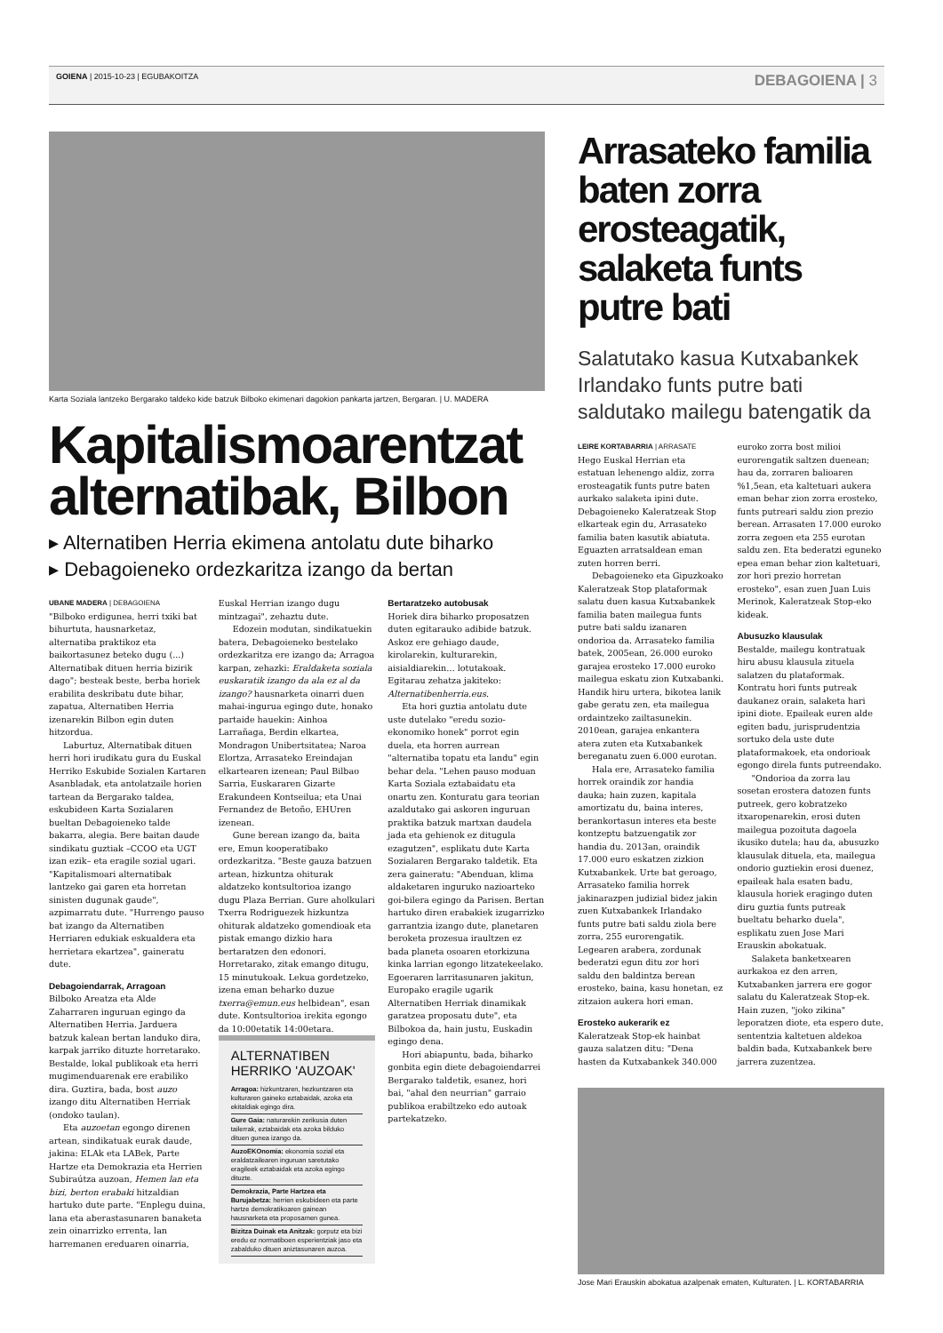GOIENA | 2015-10-23 | EGUBAKOITZA DEBAGOIENA | 3
Karta Soziala lantzeko Bergarako taldeko kide batzuk Bilboko ekimenari dagokion pankarta jartzen, Bergaran. | U. MADERA
Kapitalismoarentzat alternatibak, Bilbon
▸ Alternatiben Herria ekimena antolatu dute biharko
▸ Debagoieneko ordezkaritza izango da bertan
UBANE MADERA | DEBAGOIENA
"Bilboko erdigunea, herri txiki bat bihurtuta, hausnarketaz, alternatiba praktikoz eta baikortasunez beteko dugu (...) Alternatibak dituen herria bizirik dago"; besteak beste, berba horiek erabilita deskribatu dute bihar, zapatua, Alternatiben Herria izenarekin Bilbon egin duten hitzordua.
Laburtuz, Alternatibak dituen herri hori irudikatu gura du Euskal Herriko Eskubide Sozialen Kartaren Asanbladak, eta antolatzaile horien tartean da Bergarako taldea, eskubideen Karta Sozialaren bueltan Debagoieneko talde bakarra, alegia. Bere baitan daude sindikatu guztiak –CCOO eta UGT izan ezik– eta eragile sozial ugari. "Kapitalismoari alternatibak lantzeko gai garen eta horretan sinisten dugunak gaude", azpimarratu dute. "Hurrengo pauso bat izango da Alternatiben Herriaren edukiak eskualdera eta herrietara ekartzea", gaineratu dute.
Debagoiendarrak, Arragoan
Bilboko Areatza eta Alde Zaharraren inguruan egingo da Alternatiben Herria. Jarduera batzuk kalean bertan landuko dira, karpak jarriko dituzte horretarako. Bestalde, lokal publikoak eta herri mugimenduarenak ere erabiliko dira. Guztira, bada, bost auzo izango ditu Alternatiben Herriak (ondoko taulan).
Eta auzoetan egongo direnen artean, sindikatuak eurak daude, jakina: ELAk eta LABek, Parte Hartze eta Demokrazia eta Herrien Subiraútza auzoan, Hemen lan eta bizi, berton erabaki hitzaldian hartuko dute parte. "Enplegu duina, lana eta aberastasunaren banaketa zein oinarrizko errenta, lan harremanen ereduaren oinarria, Euskal Herrian izango dugu mintzagai", zehaztu dute.
Edozein modutan, sindikatuekin batera, Debagoieneko bestelako ordezkaritza ere izango da; Arragoa karpan, zehazki: Eraldaketa soziala euskaratik izango da ala ez al da izango? hausnarketa oinarri duen mahai-ingurua egingo dute, honako partaide hauekin: Ainhoa Larrañaga, Berdin elkartea, Mondragon Unibertsitatea; Naroa Elortza, Arrasateko Ereindajan elkartearen izenean; Paul Bilbao Sarria, Euskararen Gizarte Erakundeen Kontseilua; eta Unai Fernandez de Betoño, EHUren izenean.
Gune berean izango da, baita ere, Emun kooperatibako ordezkaritza. "Beste gauza batzuen artean, hizkuntza ohiturak aldatzeko kontsultorioa izango dugu Plaza Berrian. Gure aholkulari Txerra Rodriguezek hizkuntza ohiturak aldatzeko gomendioak eta pistak emango dizkio hara bertaratzen den edonori. Horretarako, zitak emango ditugu, 15 minutukoak. Lekua gordetzeko, izena eman beharko duzue txerra@emun.eus helbidean", esan dute. Kontsultorioa irekita egongo da 10:00etatik 14:00etara.
ALTERNATIBEN HERRIKO 'AUZOAK'
Arragoa: hizkuntzaren, hezkuntzaren eta kulturaren gaineko eztabaidak, azoka eta ekitaldiak egingo dira.
Gure Gaia: naturarekin zerikusia duten tailerrak, eztabaidak eta azoka bilduko dituen gunea izango da.
AuzoEKOnomia: ekonomia sozial eta eraldatzailearen inguruan saretutako eragileek eztabaidak eta azoka egingo dituzte.
Demokrazia, Parte Hartzea eta Burujabetza: herrien eskubideen eta parte hartze demokratikoaren gainean hausnarketa eta proposamen gunea.
Bizitza Duinak eta Anitzak: gorputz eta bizi eredu ez normatiboen esperientziak jaso eta zabalduko dituen aniztasunaren auzoa.
Bertaratzeko autobusak
Horiek dira biharko proposatzen duten egitarauko adibide batzuk. Askoz ere gehiago daude, kirolarekin, kulturarekin, aisialdiarekin… lotutakoak. Egitarau zehatza jakiteko: Alternatibenherria.eus.
Eta hori guztia antolatu dute uste dutelako "eredu sozio-ekonomiko honek" porrot egin duela, eta horren aurrean "alternatiba topatu eta landu" egin behar dela. "Lehen pauso moduan Karta Soziala eztabaidatu eta onartu zen. Konturatu gara teorian azaldutako gai askoren inguruan praktika batzuk martxan daudela jada eta gehienok ez ditugula ezagutzen", esplikatu dute Karta Sozialaren Bergarako taldetik. Eta zera gaineratu: "Abenduan, klima aldaketaren inguruko nazioarteko goi-bilera egingo da Parisen. Bertan hartuko diren erabakiek izugarrizko garrantzia izango dute, planetaren beroketa prozesua iraultzen ez bada planeta osoaren etorkizuna kinka larrian egongo litzatekeelako. Egoeraren larritasunaren jakitun, Europako eragile ugarik Alternatiben Herriak dinamikak garatzea proposatu dute", eta Bilbokoa da, hain justu, Euskadin egingo dena.
Hori abiapuntu, bada, biharko gonbita egin diete debagoiendarrei Bergarako taldetik, esanez, hori bai, "ahal den neurrian" garraio publikoa erabiltzeko edo autoak partekatzeko.
Arrasateko familia baten zorra erosteagatik, salaketa funts putre bati
Salatutako kasua Kutxabankek Irlandako funts putre bati saldutako mailegu batengatik da
LEIRE KORTABARRIA | ARRASATE
Hego Euskal Herrian eta estatuan lehenengo aldiz, zorra erosteagatik funts putre baten aurkako salaketa ipini dute. Debagoieneko Kaleratzeak Stop elkarteak egin du, Arrasateko familia baten kasutik abiatuta. Eguazten arratsaldean eman zuten horren berri.
Debagoieneko eta Gipuzkoako Kaleratzeak Stop plataformak salatu duen kasua Kutxabankek familia baten mailegua funts putre bati saldu izanaren ondorioa da. Arrasateko familia batek, 2005ean, 26.000 euroko garajea erosteko 17.000 euroko mailegua eskatu zion Kutxabanki. Handik hiru urtera, bikotea lanik gabe geratu zen, eta mailegua ordaintzeko zailtasunekin. 2010ean, garajea enkantera atera zuten eta Kutxabankek bereganatu zuen 6.000 eurotan.
Hala ere, Arrasateko familia horrek oraindik zor handia dauka; hain zuzen, kapitala amortizatu du, baina interes, berankortasun interes eta beste kontzeptu batzuengatik zor handia du. 2013an, oraindik 17.000 euro eskatzen zizkion Kutxabankek. Urte bat geroago, Arrasateko familia horrek jakinarazpen judizial bidez jakin zuen Kutxabankek Irlandako funts putre bati saldu ziola bere zorra, 255 eurorengatik. Legearen arabera, zordunak bederatzi egun ditu zor hori saldu den baldintza berean erosteko, baina, kasu honetan, ez zitzaion aukera hori eman.
Erosteko aukerarik ez
Kaleratzeak Stop-ek hainbat gauza salatzen ditu: "Dena hasten da Kutxabankek 340.000 euroko zorra bost milioi eurorengatik saltzen duenean; hau da, zorraren balioaren %1,5ean, eta kaltetuari aukera eman behar zion zorra erosteko, funts putreari saldu zion prezio berean. Arrasaten 17.000 euroko zorra zegoen eta 255 eurotan saldu zen. Eta bederatzi eguneko epea eman behar zion kaltetuari, zor hori prezio horretan erosteko", esan zuen Juan Luis Merinok, Kaleratzeak Stop-eko kideak.
Abusuzko klausulak
Bestalde, mailegu kontratuak hiru abusu klausula zituela salatzen du plataformak. Kontratu hori funts putreak daukanez orain, salaketa hari ipini diote. Epaileak euren alde egiten badu, jurisprudentzia sortuko dela uste dute plataformakoek, eta ondorioak egongo direla funts putreendako.
"Ondorioa da zorra lau sosetan erostera datozen funts putreek, gero kobratzeko itxaropenarekin, erosi duten mailegua pozoituta dagoela ikusiko dutela; hau da, abusuzko klausulak dituela, eta, mailegua ondorio guztiekin erosi duenez, epaileak hala esaten badu, klausula horiek eragingo duten diru guztia funts putreak bueltatu beharko duela", esplikatu zuen Jose Mari Erauskin abokatuak.
Salaketa banketxearen aurkakoa ez den arren, Kutxabanken jarrera ere gogor salatu du Kaleratzeak Stop-ek. Hain zuzen, "joko zikina" leporatzen diote, eta espero dute, sententzia kaltetuen aldekoa baldin bada, Kutxabankek bere jarrera zuzentzea.
Jose Mari Erauskin abokatua azalpenak ematen, Kulturaten. | L. KORTABARRIA